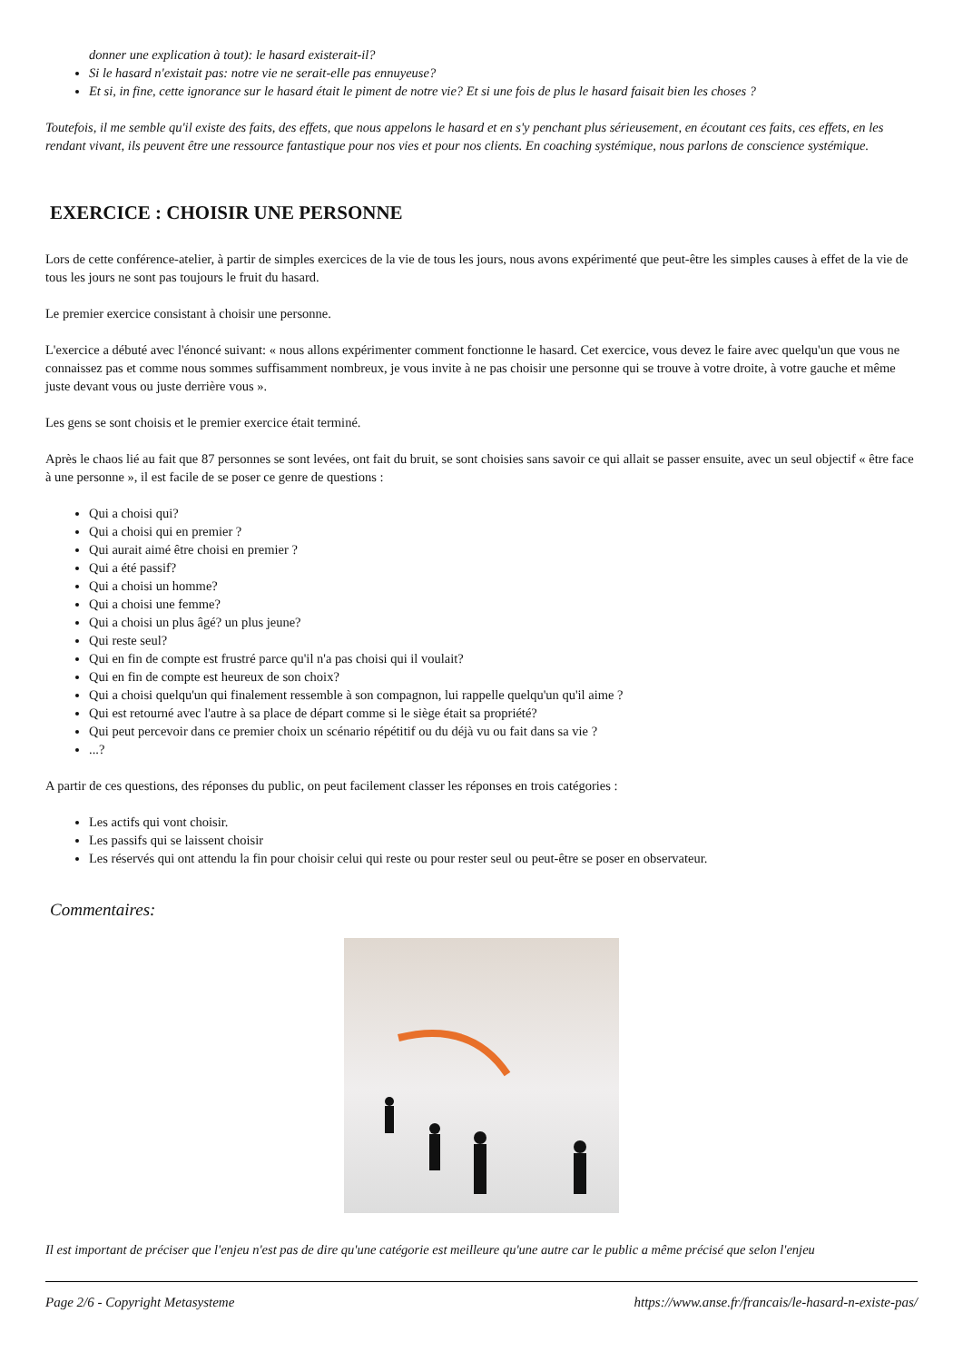donner une explication à tout): le hasard existerait-il?
Si le hasard n'existait pas: notre vie ne serait-elle pas ennuyeuse?
Et si, in fine, cette ignorance sur le hasard était le piment de notre vie? Et si une fois de plus le hasard faisait bien les choses ?
Toutefois, il me semble qu'il existe des faits, des effets, que nous appelons le hasard et en s'y penchant plus sérieusement, en écoutant ces faits, ces effets, en les rendant vivant, ils peuvent être une ressource fantastique pour nos vies et pour nos clients. En coaching systémique, nous parlons de conscience systémique.
EXERCICE : CHOISIR UNE PERSONNE
Lors de cette conférence-atelier, à partir de simples exercices de la vie de tous les jours, nous avons expérimenté que peut-être les simples causes à effet de la vie de tous les jours ne sont pas toujours le fruit du hasard.
Le premier exercice consistant à choisir une personne.
L'exercice a débuté avec l'énoncé suivant: « nous allons expérimenter comment fonctionne le hasard. Cet exercice, vous devez le faire avec quelqu'un que vous ne connaissez pas et comme nous sommes suffisamment nombreux, je vous invite à ne pas choisir une personne qui se trouve à votre droite, à votre gauche et même juste devant vous ou juste derrière vous ».
Les gens se sont choisis et le premier exercice était terminé.
Après le chaos lié au fait que 87 personnes se sont levées, ont fait du bruit, se sont choisies sans savoir ce qui allait se passer ensuite, avec un seul objectif « être face à une personne », il est facile de se poser ce genre de questions :
Qui a choisi qui?
Qui a choisi qui en premier ?
Qui aurait aimé être choisi en premier ?
Qui a été passif?
Qui a choisi un homme?
Qui a choisi une femme?
Qui a choisi un plus âgé? un plus jeune?
Qui reste seul?
Qui en fin de compte est frustré parce qu'il n'a pas choisi qui il voulait?
Qui en fin de compte est heureux de son choix?
Qui a choisi quelqu'un qui finalement ressemble à son compagnon, lui rappelle quelqu'un qu'il aime ?
Qui est retourné avec l'autre à sa place de départ comme si le siège était sa propriété?
Qui peut percevoir dans ce premier choix un scénario répétitif ou du déjà vu ou fait dans sa vie ?
...?
A partir de ces questions, des réponses du public, on peut facilement classer les réponses en trois catégories :
Les actifs qui vont choisir.
Les passifs qui se laissent choisir
Les réservés qui ont attendu la fin pour choisir celui qui reste ou pour rester seul ou peut-être se poser en observateur.
Commentaires:
Il est important de préciser que l'enjeu n'est pas de dire qu'une catégorie est meilleure qu'une autre car le public a même précisé que selon l'enjeu
Page 2/6 - Copyright Metasysteme https://www.anse.fr/francais/le-hasard-n-existe-pas/